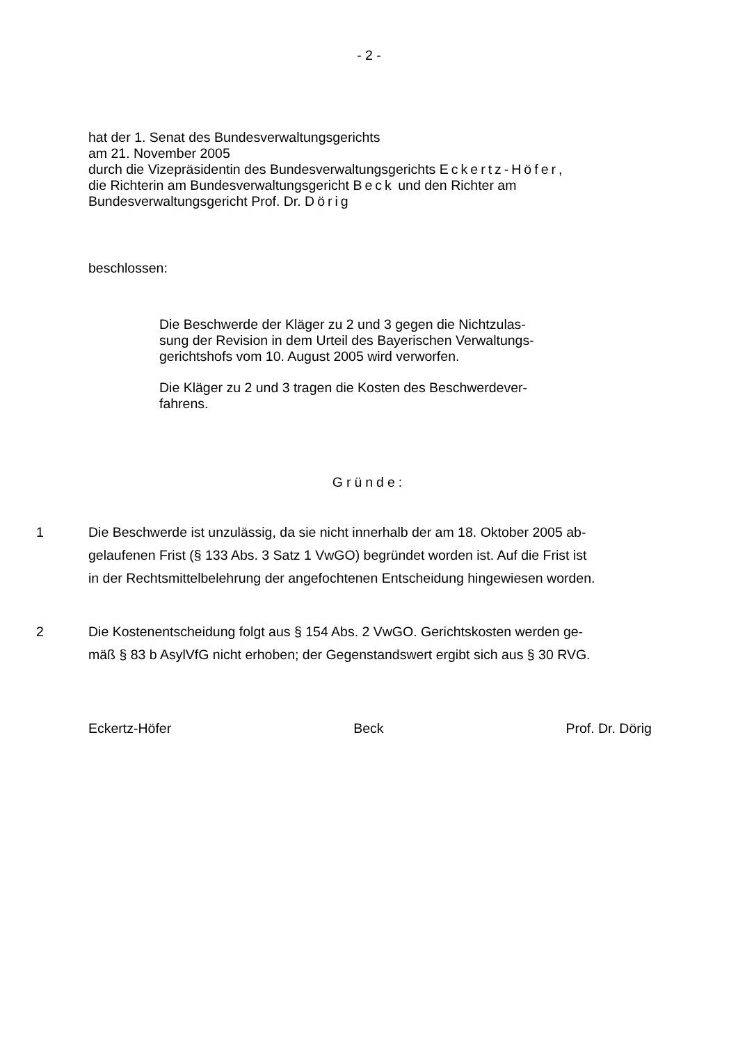- 2 -
hat der 1. Senat des Bundesverwaltungsgerichts
am 21. November 2005
durch die Vizepräsidentin des Bundesverwaltungsgerichts Eckertz-Höfer,
die Richterin am Bundesverwaltungsgericht Beck und den Richter am
Bundesverwaltungsgericht Prof. Dr. Dörig
beschlossen:
Die Beschwerde der Kläger zu 2 und 3 gegen die Nichtzulas-
sung der Revision in dem Urteil des Bayerischen Verwaltungs-
gerichtshofs vom 10. August 2005 wird verworfen.
Die Kläger zu 2 und 3 tragen die Kosten des Beschwerdever-
fahrens.
Gründe:
1 Die Beschwerde ist unzulässig, da sie nicht innerhalb der am 18. Oktober 2005 ab-
gelaufenen Frist (§ 133 Abs. 3 Satz 1 VwGO) begründet worden ist. Auf die Frist ist
in der Rechtsmittelbelehrung der angefochtenen Entscheidung hingewiesen worden.
2 Die Kostenentscheidung folgt aus § 154 Abs. 2 VwGO. Gerichtskosten werden ge-
mäß § 83 b AsylVfG nicht erhoben; der Gegenstandswert ergibt sich aus § 30 RVG.
Eckertz-Höfer Beck Prof. Dr. Dörig